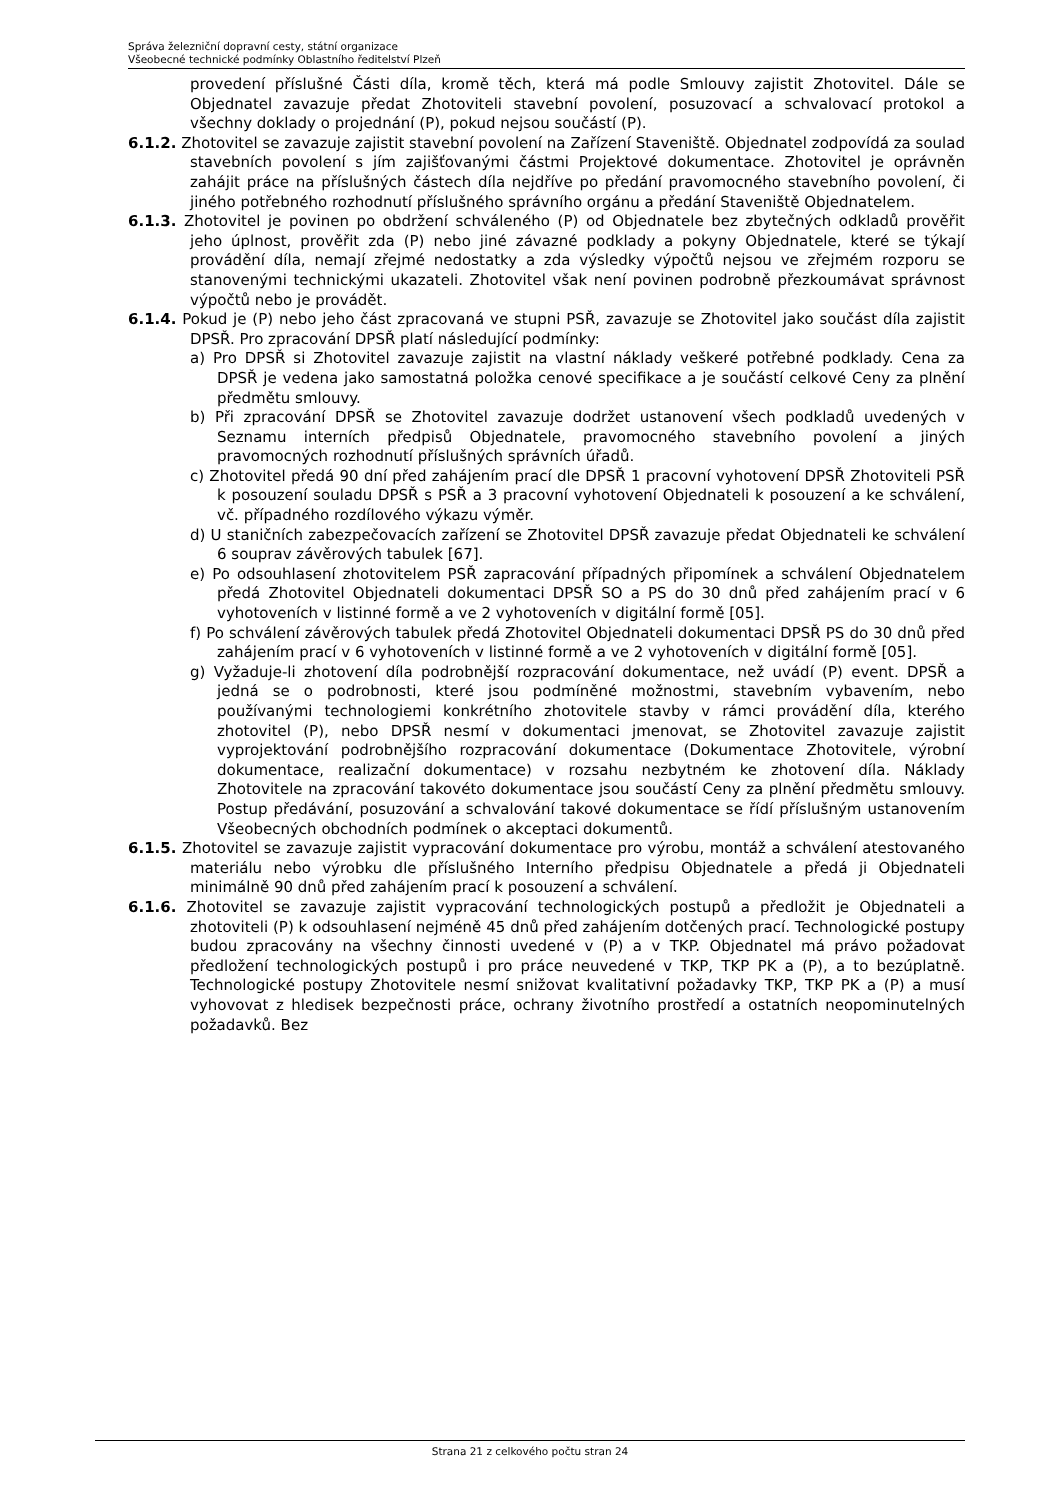Správa železniční dopravní cesty, státní organizace
Všeobecné technické podmínky Oblastního ředitelství Plzeň
provedení příslušné Části díla, kromě těch, která má podle Smlouvy zajistit Zhotovitel. Dále se Objednatel zavazuje předat Zhotoviteli stavební povolení, posuzovací a schvalovací protokol a všechny doklady o projednání (P), pokud nejsou součástí (P).
6.1.2. Zhotovitel se zavazuje zajistit stavební povolení na Zařízení Staveniště. Objednatel zodpovídá za soulad stavebních povolení s jím zajišťovanými částmi Projektové dokumentace. Zhotovitel je oprávněn zahájit práce na příslušných částech díla nejdříve po předání pravomocného stavebního povolení, či jiného potřebného rozhodnutí příslušného správního orgánu a předání Staveniště Objednatelem.
6.1.3. Zhotovitel je povinen po obdržení schváleného (P) od Objednatele bez zbytečných odkladů prověřit jeho úplnost, prověřit zda (P) nebo jiné závazné podklady a pokyny Objednatele, které se týkají provádění díla, nemají zřejmé nedostatky a zda výsledky výpočtů nejsou ve zřejmém rozporu se stanovenými technickými ukazateli. Zhotovitel však není povinen podrobně přezkoumávat správnost výpočtů nebo je provádět.
6.1.4. Pokud je (P) nebo jeho část zpracovaná ve stupni PSŘ, zavazuje se Zhotovitel jako součást díla zajistit DPSŘ. Pro zpracování DPSŘ platí následující podmínky:
a) Pro DPSŘ si Zhotovitel zavazuje zajistit na vlastní náklady veškeré potřebné podklady. Cena za DPSŘ je vedena jako samostatná položka cenové specifikace a je součástí celkové Ceny za plnění předmětu smlouvy.
b) Při zpracování DPSŘ se Zhotovitel zavazuje dodržet ustanovení všech podkladů uvedených v Seznamu interních předpisů Objednatele, pravomocného stavebního povolení a jiných pravomocných rozhodnutí příslušných správních úřadů.
c) Zhotovitel předá 90 dní před zahájením prací dle DPSŘ 1 pracovní vyhotovení DPSŘ Zhotoviteli PSŘ k posouzení souladu DPSŘ s PSŘ a 3 pracovní vyhotovení Objednateli k posouzení a ke schválení, vč. případného rozdílového výkazu výměr.
d) U staničních zabezpečovacích zařízení se Zhotovitel DPSŘ zavazuje předat Objednateli ke schválení 6 souprav závěrových tabulek [67].
e) Po odsouhlasení zhotovitelem PSŘ zapracování případných připomínek a schválení Objednatelem předá Zhotovitel Objednateli dokumentaci DPSŘ SO a PS do 30 dnů před zahájením prací v 6 vyhotoveních v listinné formě a ve 2 vyhotoveních v digitální formě [05].
f) Po schválení závěrových tabulek předá Zhotovitel Objednateli dokumentaci DPSŘ PS do 30 dnů před zahájením prací v 6 vyhotoveních v listinné formě a ve 2 vyhotoveních v digitální formě [05].
g) Vyžaduje-li zhotovení díla podrobnější rozpracování dokumentace, než uvádí (P) event. DPSŘ a jedná se o podrobnosti, které jsou podmíněné možnostmi, stavebním vybavením, nebo používanými technologiemi konkrétního zhotovitele stavby v rámci provádění díla, kterého zhotovitel (P), nebo DPSŘ nesmí v dokumentaci jmenovat, se Zhotovitel zavazuje zajistit vyprojektování podrobnějšího rozpracování dokumentace (Dokumentace Zhotovitele, výrobní dokumentace, realizační dokumentace) v rozsahu nezbytném ke zhotovení díla. Náklady Zhotovitele na zpracování takovéto dokumentace jsou součástí Ceny za plnění předmětu smlouvy. Postup předávání, posuzování a schvalování takové dokumentace se řídí příslušným ustanovením Všeobecných obchodních podmínek o akceptaci dokumentů.
6.1.5. Zhotovitel se zavazuje zajistit vypracování dokumentace pro výrobu, montáž a schválení atestovaného materiálu nebo výrobku dle příslušného Interního předpisu Objednatele a předá ji Objednateli minimálně 90 dnů před zahájením prací k posouzení a schválení.
6.1.6. Zhotovitel se zavazuje zajistit vypracování technologických postupů a předložit je Objednateli a zhotoviteli (P) k odsouhlasení nejméně 45 dnů před zahájením dotčených prací. Technologické postupy budou zpracovány na všechny činnosti uvedené v (P) a v TKP. Objednatel má právo požadovat předložení technologických postupů i pro práce neuvedené v TKP, TKP PK a (P), a to bezúplatně. Technologické postupy Zhotovitele nesmí snižovat kvalitativní požadavky TKP, TKP PK a (P) a musí vyhovovat z hledisek bezpečnosti práce, ochrany životního prostředí a ostatních neopominutelných požadavků. Bez
Strana 21 z celkového počtu stran 24